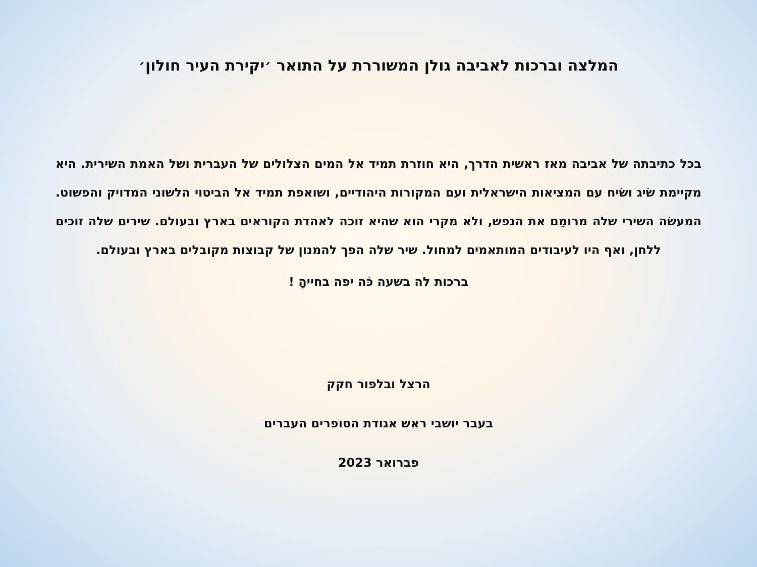המלצה וברכות לאביבה גולן המשוררת על התואר ׳יקירת העיר חולון׳
בכל כתיבתה של אביבה מאז ראשית הדרך, היא חוזרת תמיד אל המים הצלולים של העברית ושל האמת השירית. היא מקיימת שׂיג ושׂיח עם המציאות הישראלית ועם המקורות היהודיים, ושואפת תמיד אל הביטוי הלשוני המדויק והפשוט. המעשׂה השירי שלה מרומֵם את הנפש, ולא מקרי הוא שהיא זוכה לאהדת הקוראים בארץ ובעולם. שירים שלה זוכים ללחן, ואף היו לעיבודים המותאמים למחול. שיר שלה הפך להמנון של קבוצות מקובלים בארץ ובעולם.
ברכות לה בשעה כֹּה יפה בחייהָ !
הרצל ובלפור חקק
בעבר יושבי ראש אגודת הסופרים העברים
פברואר 2023